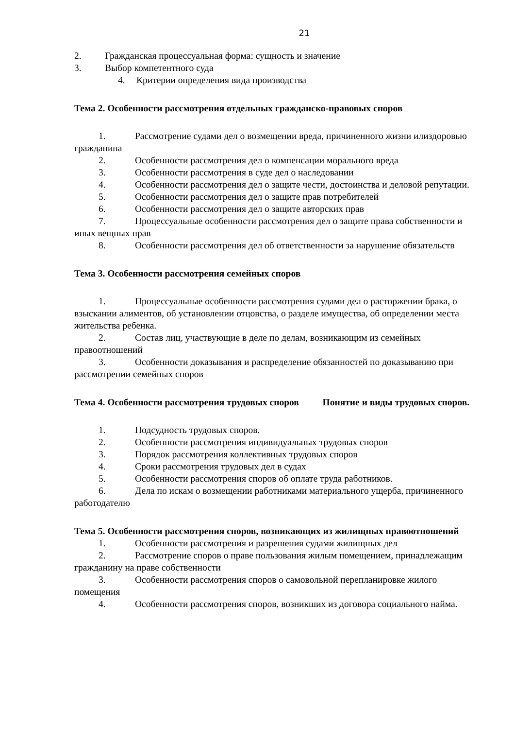21
2. Гражданская процессуальная форма: сущность и значение
3. Выбор компетентного суда
4. Критерии определения вида производства
Тема 2. Особенности рассмотрения отдельных гражданско-правовых споров
1. Рассмотрение судами дел о возмещении вреда, причиненного жизни илиздоровью гражданина
2. Особенности рассмотрения дел о компенсации морального вреда
3. Особенности рассмотрения в суде дел о наследовании
4. Особенности рассмотрения дел о защите чести, достоинства и деловой репутации.
5. Особенности рассмотрения дел о защите прав потребителей
6. Особенности рассмотрения дел о защите авторских прав
7. Процессуальные особенности рассмотрения дел о защите права собственности и иных вещных прав
8. Особенности рассмотрения дел об ответственности за нарушение обязательств
Тема 3. Особенности рассмотрения семейных споров
1. Процессуальные особенности рассмотрения судами дел о расторжении брака, о взыскании алиментов, об установлении отцовства, о разделе имущества, об определении места жительства ребенка.
2. Состав лиц, участвующие в деле по делам, возникающим из семейных правоотношений
3. Особенности доказывания и распределение обязанностей по доказыванию при рассмотрении семейных споров
Тема 4. Особенности рассмотрения трудовых споров Понятие и виды трудовых споров.
1. Подсудность трудовых споров.
2. Особенности рассмотрения индивидуальных трудовых споров
3. Порядок рассмотрения коллективных трудовых споров
4. Сроки рассмотрения трудовых дел в судах
5. Особенности рассмотрения споров об оплате труда работников.
6. Дела по искам о возмещении работниками материального ущерба, причиненного работодателю
Тема 5. Особенности рассмотрения споров, возникающих из жилищных правоотношений
1. Особенности рассмотрения и разрешения судами жилищных дел
2. Рассмотрение споров о праве пользования жилым помещением, принадлежащим гражданину на праве собственности
3. Особенности рассмотрения споров о самовольной перепланировке жилого помещения
4. Особенности рассмотрения споров, возникших из договора социального найма.